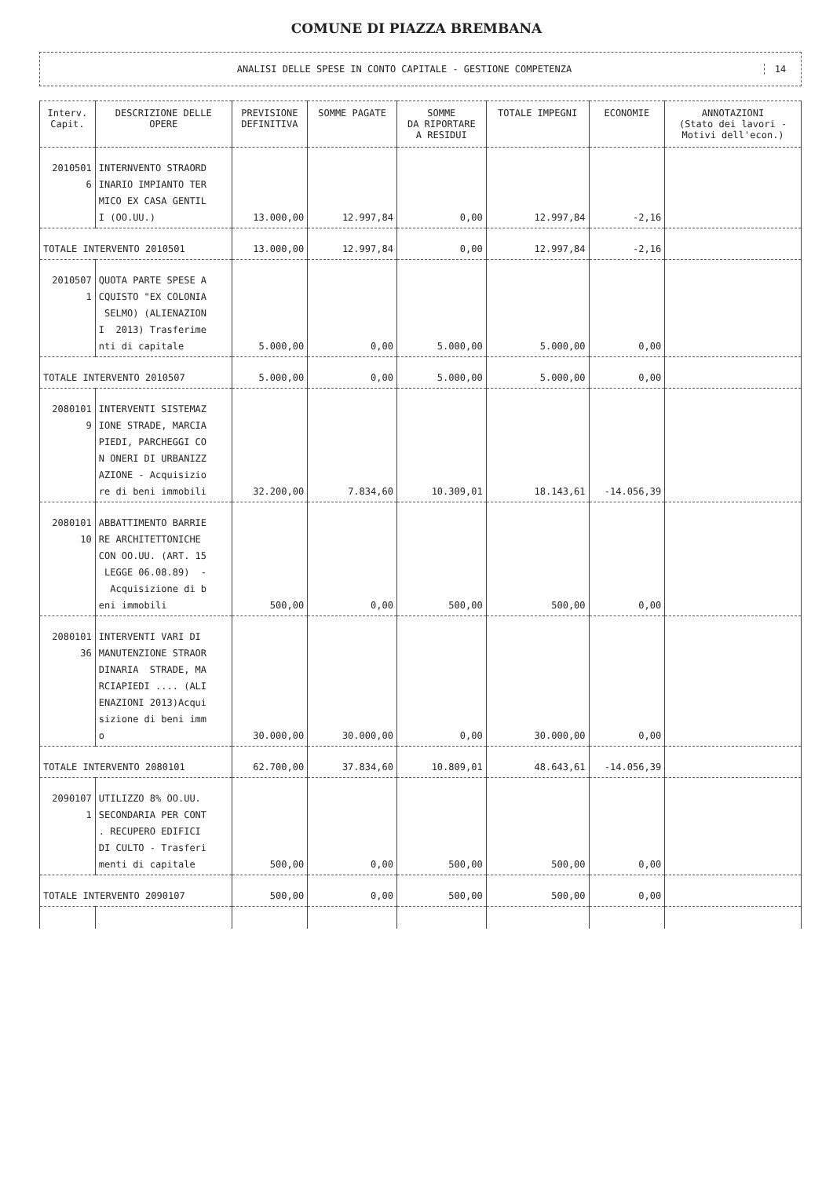COMUNE DI PIAZZA BREMBANA
ANALISI DELLE SPESE IN CONTO CAPITALE - GESTIONE COMPETENZA
14
| Interv. Capit. | DESCRIZIONE DELLE OPERE | PREVISIONE DEFINITIVA | SOMME PAGATE | SOMME DA RIPORTARE A RESIDUI | TOTALE IMPEGNI | ECONOMIE | ANNOTAZIONI (Stato dei lavori - Motivi dell'econ.) |
| --- | --- | --- | --- | --- | --- | --- | --- |
| 2010501 6 | INTERNVENTO STRAORD INARIO IMPIANTO TER MICO EX CASA GENTIL I (OO.UU.) | 13.000,00 | 12.997,84 | 0,00 | 12.997,84 | -2,16 | |
| TOTALE INTERVENTO 2010501 | | 13.000,00 | 12.997,84 | 0,00 | 12.997,84 | -2,16 | |
| 2010507 1 | QUOTA PARTE SPESE A CQUISTO "EX COLONIA SELMO) (ALIENAZION I 2013) Trasferime nti di capitale | 5.000,00 | 0,00 | 5.000,00 | 5.000,00 | 0,00 | |
| TOTALE INTERVENTO 2010507 | | 5.000,00 | 0,00 | 5.000,00 | 5.000,00 | 0,00 | |
| 2080101 9 | INTERVENTI SISTEMAZ IONE STRADE, MARCIA PIEDI, PARCHEGGI CO N ONERI DI URBANIZZ AZIONE - Acquisizio re di beni immobili | 32.200,00 | 7.834,60 | 10.309,01 | 18.143,61 | -14.056,39 | |
| 2080101 10 | ABBATTIMENTO BARRIE RE ARCHITETTONICHE CON OO.UU. (ART. 15 LEGGE 06.08.89) - Acquisizione di b eni immobili | 500,00 | 0,00 | 500,00 | 500,00 | 0,00 | |
| 2080101 36 | INTERVENTI VARI DI MANUTENZIONE STRAOR DINARIA STRADE, MA RCIAPIEDI .... (ALI ENAZIONI 2013)Acqui sizione di beni imm o | 30.000,00 | 30.000,00 | 0,00 | 30.000,00 | 0,00 | |
| TOTALE INTERVENTO 2080101 | | 62.700,00 | 37.834,60 | 10.809,01 | 48.643,61 | -14.056,39 | |
| 2090107 1 | UTILIZZO 8% OO.UU. SECONDARIA PER CONT . RECUPERO EDIFICI DI CULTO - Trasferi menti di capitale | 500,00 | 0,00 | 500,00 | 500,00 | 0,00 | |
| TOTALE INTERVENTO 2090107 | | 500,00 | 0,00 | 500,00 | 500,00 | 0,00 | |